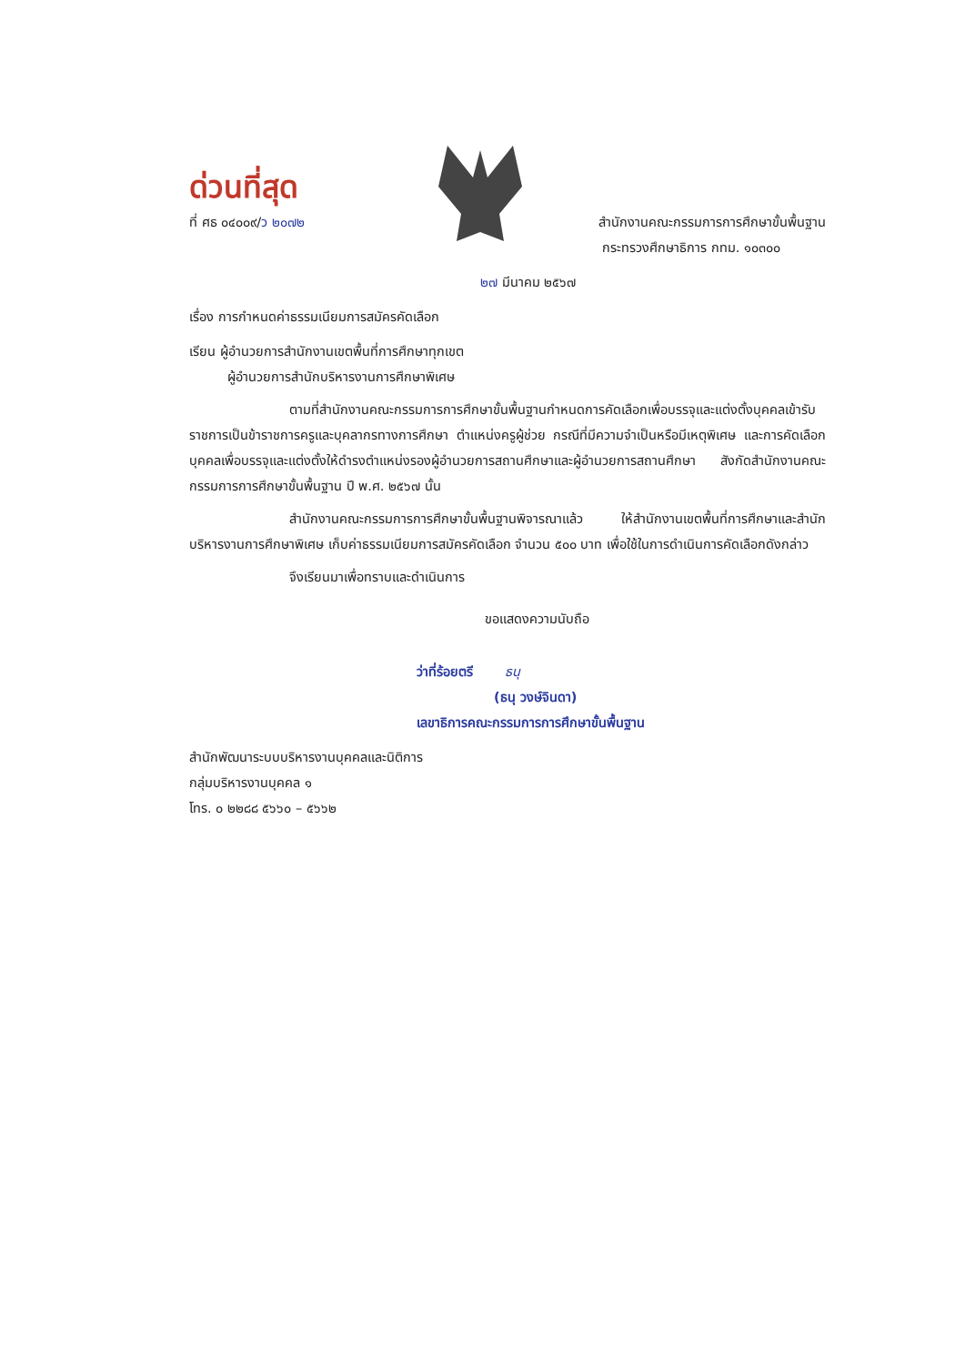ด่วนที่สุด
ที่ ศธ ๐๔๐๐๙/ว ๒๐๗๒ สำนักงานคณะกรรมการการศึกษาขั้นพื้นฐาน
กระทรวงศึกษาธิการ กทม. ๑๐๓๐๐
๒๗ มีนาคม ๒๕๖๗
เรื่อง การกำหนดค่าธรรมเนียมการสมัครคัดเลือก
เรียน ผู้อำนวยการสำนักงานเขตพื้นที่การศึกษาทุกเขต
ผู้อำนวยการสำนักบริหารงานการศึกษาพิเศษ
ตามที่สำนักงานคณะกรรมการการศึกษาขั้นพื้นฐานกำหนดการคัดเลือกเพื่อบรรจุและแต่งตั้งบุคคลเข้ารับราชการเป็นข้าราชการครูและบุคลากรทางการศึกษา ตำแหน่งครูผู้ช่วย กรณีที่มีความจำเป็นหรือมีเหตุพิเศษ และการคัดเลือกบุคคลเพื่อบรรจุและแต่งตั้งให้ดำรงตำแหน่งรองผู้อำนวยการสถานศึกษาและผู้อำนวยการสถานศึกษา สังกัดสำนักงานคณะกรรมการการศึกษาขั้นพื้นฐาน ปี พ.ศ. ๒๕๖๗ นั้น
สำนักงานคณะกรรมการการศึกษาขั้นพื้นฐานพิจารณาแล้ว ให้สำนักงานเขตพื้นที่การศึกษาและสำนักบริหารงานการศึกษาพิเศษ เก็บค่าธรรมเนียมการสมัครคัดเลือก จำนวน ๕๐๐ บาท เพื่อใช้ในการดำเนินการคัดเลือกดังกล่าว
จึงเรียนมาเพื่อทราบและดำเนินการ
ขอแสดงความนับถือ
ว่าที่ร้อยตรี ธนุ
(ธนุ วงษ์จินดา)
เลขาธิการคณะกรรมการการศึกษาขั้นพื้นฐาน
สำนักพัฒนาระบบบริหารงานบุคคลและนิติการ
กลุ่มบริหารงานบุคคล ๑
โทร. ๐ ๒๒๘๘ ๕๖๖๐ – ๕๖๖๒